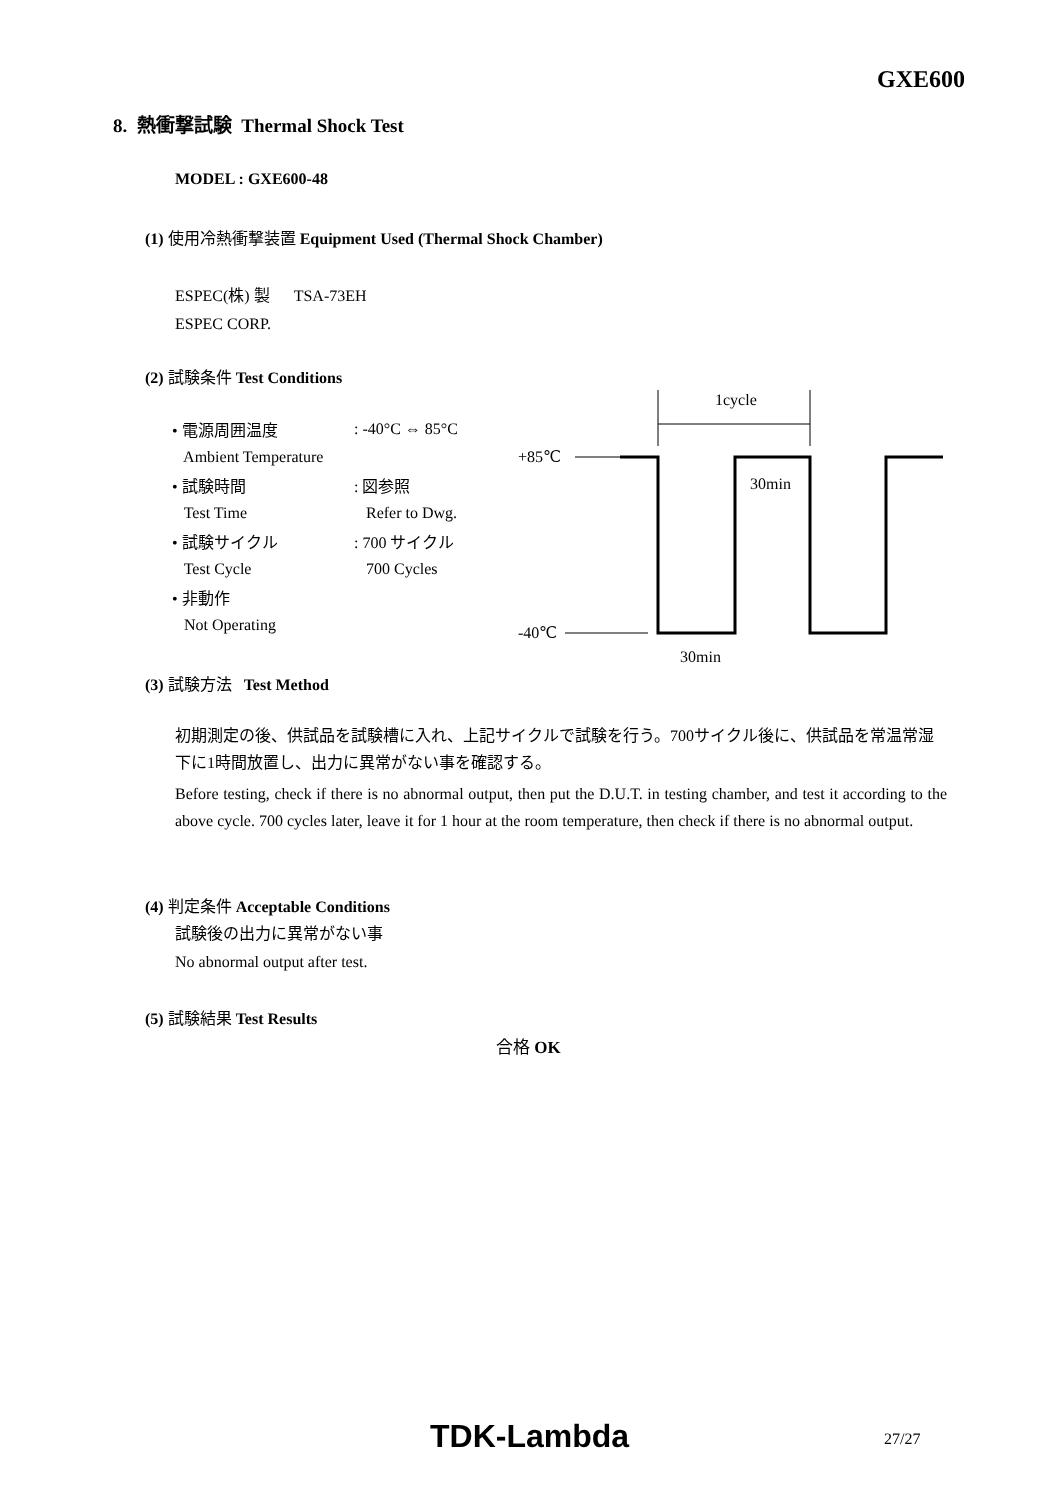GXE600
8. 熱衝撃試験 Thermal Shock Test
MODEL : GXE600-48
(1) 使用冷熱衝撃装置 Equipment Used (Thermal Shock Chamber)
ESPEC(株) 製 TSA-73EH
ESPEC CORP.
(2) 試験条件 Test Conditions
| • 電源周囲温度 | : -40°C ⇔ 85°C |
| Ambient Temperature | |
| • 試験時間 | : 図参照 |
| Test Time | Refer to Dwg. |
| • 試験サイクル | : 700 サイクル |
| Test Cycle | 700 Cycles |
| • 非動作 | |
| Not Operating | |
1cycle
+85℃
30min
-40℃
30min
(3) 試験方法 Test Method
初期測定の後、供試品を試験槽に入れ、上記サイクルで試験を行う。700サイクル後に、供試品を常温常湿下に1時間放置し、出力に異常がない事を確認する。
Before testing, check if there is no abnormal output, then put the D.U.T. in testing chamber, and test it according to the above cycle. 700 cycles later, leave it for 1 hour at the room temperature, then check if there is no abnormal output.
(4) 判定条件 Acceptable Conditions
試験後の出力に異常がない事
No abnormal output after test.
(5) 試験結果 Test Results
合格 OK
TDK-Lambda 27/27